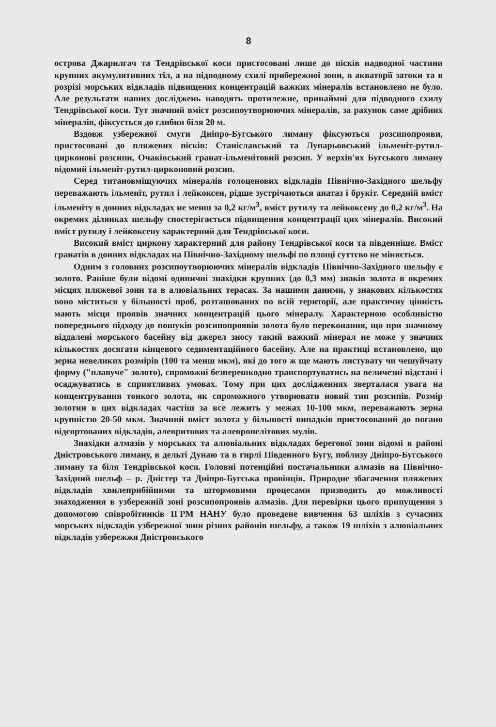8
острова Джарилгач та Тендрівської коси пристосовані лише до пісків надводної частини крупних акумулятивних тіл, а на підводному схилі прибережної зони, в акваторії затоки та в розрізі морських відкладів підвищених концентрацій важких мінералів встановлено не було. Але результати наших досліджень наводять протилежне, принаймні для підводного схилу Тендрівської коси. Тут значний вміст розсипоутворюючих мінералів, за рахунок саме дрібних мінералів, фіксується до глибин біля 20 м.
Вздовж узбережної смуги Дніпро-Бугського лиману фіксуються розсипопрояви, пристосовані до пляжевих пісків: Станіславський та Лупарьовський ільменіт-рутил-цирконові розсипи, Очаківський гранат-ільменітовий розсип. У верхів'ях Бугського лиману відомий ільменіт-рутил-цирконовий розсип.
Серед титановміщуючих мінералів голоценових відкладів Північно-Західного шельфу переважають ільменіт, рутил і лейкоксен, рідше зустрічаються анатаз і брукіт. Середній вміст ільменіту в донних відкладах не менш за 0,2 кг/м<sup>3</sup>, вміст рутилу та лейкоксену до 0,2 кг/м<sup>3</sup>. На окремих ділянках шельфу спостерігається підвищення концентрації цих мінералів. Високий вміст рутилу і лейкоксену характерний для Тендрівської коси.
Високий вміст циркону характерний для району Тендрівської коси та південніше. Вміст гранатів в донних відкладах на Північно-Західному шельфі по площі суттєво не міняється.
Одним з головних розсипоутворюючих мінералів відкладів Північно-Західного шельфу є золото. Раніше були відомі одиничні знахідки крупних (до 0,3 мм) знаків золота в окремих місцях пляжевої зони та в алювіальних терасах. За нашими даними, у знакових кількостях воно міститься у більшості проб, розташованих по всій території, але практичну цінність мають місця проявів значних концентрацій цього мінералу. Характерною особливістю попереднього підходу до пошуків розсипопроявів золота було переконання, що при значному віддалені морського басейну від джерел зносу такий важкий мінерал не може у значних кількостях досягати кінцевого седиментаційного басейну. Але на практиці встановлено, що зерна невеликих розмірів (100 та менш мкм), які до того ж ще мають листувату чи чешуйчату форму ("плавуче" золото), спроможні безперешкодно транспортуватись на величезні відстані і осаджуватись в сприятливих умовах. Тому при цих дослідженнях зверталася увага на концентрування тонкого золота, як спроможного утворювати новий тип розсипів. Розмір золотин в цих відкладах частіш за все лежить у межах 10-100 мкм, переважають зерна крупністю 20-50 мкм. Значний вміст золота у більшості випадків пристосований до погано відсортованих відкладів, алевритових та алевропелітових мулів.
Знахідки алмазів у морських та алювіальних відкладах берегової зони відомі в районі Дністровського лиману, в дельті Дунаю та в гирлі Південного Бугу, поблизу Дніпро-Бугського лиману та біля Тендрівської коси. Головні потенційні постачальники алмазів на Північно-Західний шельф – р. Дністер та Дніпро-Бугська провінція. Природне збагачення пляжевих відкладів хвилеприбійними та штормовими процесами призводить до можливості знаходження в узбережній зоні розсипопроявів алмазів. Для перевірки цього припущення з допомогою співробітників ІГРМ НАНУ було проведене вивчення 63 шліхів з сучасних морських відкладів узбережної зони різних районів шельфу, а також 19 шліхів з алювіальних відкладів узбережжя Дністровського